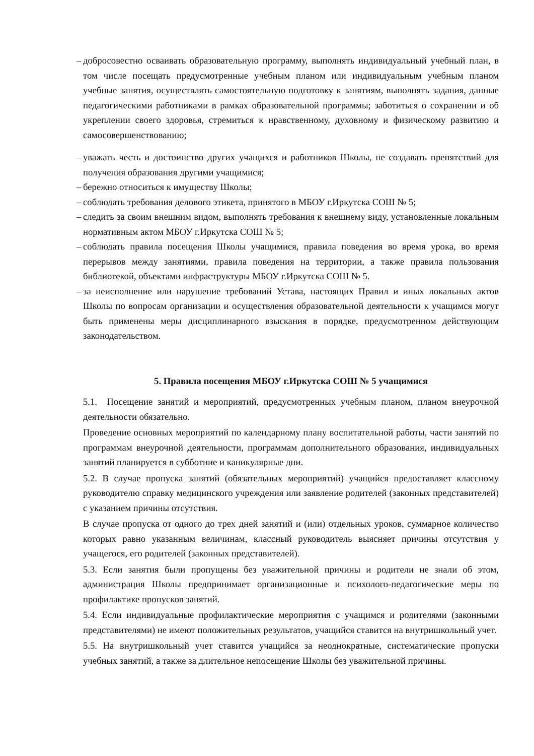– добросовестно осваивать образовательную программу, выполнять индивидуальный учебный план, в том числе посещать предусмотренные учебным планом или индивидуальным учебным планом учебные занятия, осуществлять самостоятельную подготовку к занятиям, выполнять задания, данные педагогическими работниками в рамках образовательной программы; заботиться о сохранении и об укреплении своего здоровья, стремиться к нравственному, духовному и физическому развитию и самосовершенствованию;
– уважать честь и достоинство других учащихся и работников Школы, не создавать препятствий для получения образования другими учащимися;
– бережно относиться к имуществу Школы;
– соблюдать требования делового этикета, принятого в МБОУ г.Иркутска СОШ № 5;
– следить за своим внешним видом, выполнять требования к внешнему виду, установленные локальным нормативным актом МБОУ г.Иркутска СОШ № 5;
– соблюдать правила посещения Школы учащимися, правила поведения во время урока, во время перерывов между занятиями, правила поведения на территории, а также правила пользования библиотекой, объектами инфраструктуры МБОУ г.Иркутска СОШ № 5.
– за неисполнение или нарушение требований Устава, настоящих Правил и иных локальных актов Школы по вопросам организации и осуществления образовательной деятельности к учащимся могут быть применены меры дисциплинарного взыскания в порядке, предусмотренном действующим законодательством.
5. Правила посещения МБОУ г.Иркутска СОШ № 5 учащимися
5.1. Посещение занятий и мероприятий, предусмотренных учебным планом, планом внеурочной деятельности обязательно.
Проведение основных мероприятий по календарному плану воспитательной работы, части занятий по программам внеурочной деятельности, программам дополнительного образования, индивидуальных занятий планируется в субботние и каникулярные дни.
5.2. В случае пропуска занятий (обязательных мероприятий) учащийся предоставляет классному руководителю справку медицинского учреждения или заявление родителей (законных представителей) с указанием причины отсутствия.
В случае пропуска от одного до трех дней занятий и (или) отдельных уроков, суммарное количество которых равно указанным величинам, классный руководитель выясняет причины отсутствия у учащегося, его родителей (законных представителей).
5.3. Если занятия были пропущены без уважительной причины и родители не знали об этом, администрация Школы предпринимает организационные и психолого-педагогические меры по профилактике пропусков занятий.
5.4. Если индивидуальные профилактические мероприятия с учащимся и родителями (законными представителями) не имеют положительных результатов, учащийся ставится на внутришкольный учет.
5.5. На внутришкольный учет ставится учащийся за неоднократные, систематические пропуски учебных занятий, а также за длительное непосещение Школы без уважительной причины.